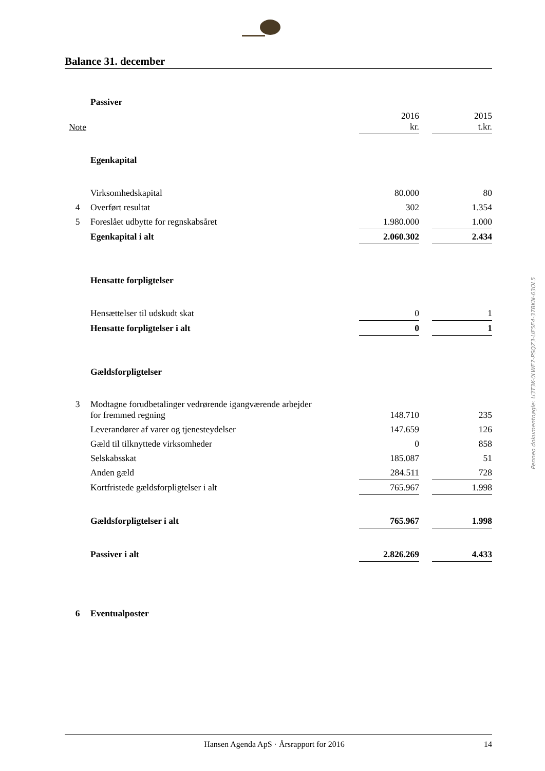Balance 31. december
| | Passiver | | | |
| Note | | 2016 kr. | | 2015 t.kr. |
| | Egenkapital | | | |
| | Virksomhedskapital | 80.000 | | 80 |
| 4 | Overført resultat | 302 | | 1.354 |
| 5 | Foreslået udbytte for regnskabsåret | 1.980.000 | | 1.000 |
| | Egenkapital i alt | 2.060.302 | | 2.434 |
| | Hensatte forpligtelser | | | |
| | Hensættelser til udskudt skat | 0 | | 1 |
| | Hensatte forpligtelser i alt | 0 | | 1 |
| | Gældsforpligtelser | | | |
| 3 | Modtagne forudbetalinger vedrørende igangværende arbejder for fremmed regning | 148.710 | | 235 |
| | Leverandører af varer og tjenesteydelser | 147.659 | | 126 |
| | Gæld til tilknyttede virksomheder | 0 | | 858 |
| | Selskabsskat | 185.087 | | 51 |
| | Anden gæld | 284.511 | | 728 |
| | Kortfristede gældsforpligtelser i alt | 765.967 | | 1.998 |
| | Gældsforpligtelser i alt | 765.967 | | 1.998 |
| | Passiver i alt | 2.826.269 | | 4.433 |
| 6 | Eventualposter | | | |
Penneo dokumentnøgle: U3T3K-0LWE7-PSQZ3-UF5E4-37BKN-63OL5
Hansen Agenda ApS · Årsrapport for 2016 14